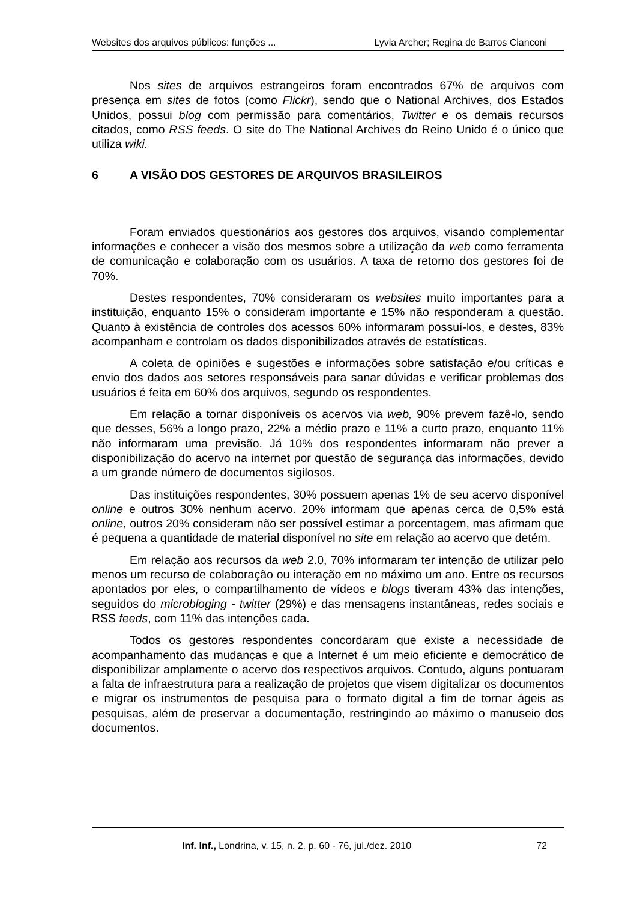Websites dos arquivos públicos: funções ... Lyvia Archer; Regina de Barros Cianconi
Nos sites de arquivos estrangeiros foram encontrados 67% de arquivos com presença em sites de fotos (como Flickr), sendo que o National Archives, dos Estados Unidos, possui blog com permissão para comentários, Twitter e os demais recursos citados, como RSS feeds. O site do The National Archives do Reino Unido é o único que utiliza wiki.
6 A VISÃO DOS GESTORES DE ARQUIVOS BRASILEIROS
Foram enviados questionários aos gestores dos arquivos, visando complementar informações e conhecer a visão dos mesmos sobre a utilização da web como ferramenta de comunicação e colaboração com os usuários. A taxa de retorno dos gestores foi de 70%.
Destes respondentes, 70% consideraram os websites muito importantes para a instituição, enquanto 15% o consideram importante e 15% não responderam a questão. Quanto à existência de controles dos acessos 60% informaram possuí-los, e destes, 83% acompanham e controlam os dados disponibilizados através de estatísticas.
A coleta de opiniões e sugestões e informações sobre satisfação e/ou críticas e envio dos dados aos setores responsáveis para sanar dúvidas e verificar problemas dos usuários é feita em 60% dos arquivos, segundo os respondentes.
Em relação a tornar disponíveis os acervos via web, 90% prevem fazê-lo, sendo que desses, 56% a longo prazo, 22% a médio prazo e 11% a curto prazo, enquanto 11% não informaram uma previsão. Já 10% dos respondentes informaram não prever a disponibilização do acervo na internet por questão de segurança das informações, devido a um grande número de documentos sigilosos.
Das instituições respondentes, 30% possuem apenas 1% de seu acervo disponível online e outros 30% nenhum acervo. 20% informam que apenas cerca de 0,5% está online, outros 20% consideram não ser possível estimar a porcentagem, mas afirmam que é pequena a quantidade de material disponível no site em relação ao acervo que detém.
Em relação aos recursos da web 2.0, 70% informaram ter intenção de utilizar pelo menos um recurso de colaboração ou interação em no máximo um ano. Entre os recursos apontados por eles, o compartilhamento de vídeos e blogs tiveram 43% das intenções, seguidos do microbloging - twitter (29%) e das mensagens instantâneas, redes sociais e RSS feeds, com 11% das intenções cada.
Todos os gestores respondentes concordaram que existe a necessidade de acompanhamento das mudanças e que a Internet é um meio eficiente e democrático de disponibilizar amplamente o acervo dos respectivos arquivos. Contudo, alguns pontuaram a falta de infraestrutura para a realização de projetos que visem digitalizar os documentos e migrar os instrumentos de pesquisa para o formato digital a fim de tornar ágeis as pesquisas, além de preservar a documentação, restringindo ao máximo o manuseio dos documentos.
Inf. Inf., Londrina, v. 15, n. 2, p. 60 - 76, jul./dez. 2010 72